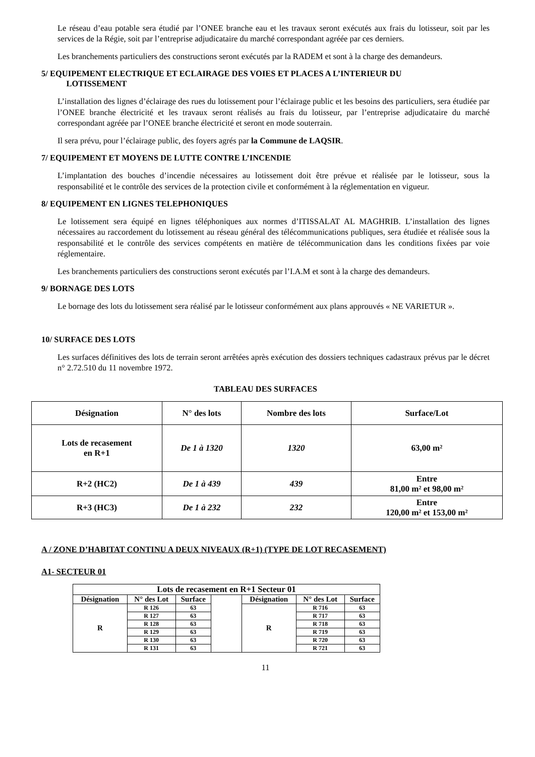Le réseau d’eau potable sera étudié par l’ONEE branche eau et les travaux seront exécutés aux frais du lotisseur, soit par les services de la Régie, soit par l’entreprise adjudicataire du marché correspondant agréée par ces derniers.
Les branchements particuliers des constructions seront exécutés par la RADEM et sont à la charge des demandeurs.
5/ EQUIPEMENT ELECTRIQUE ET ECLAIRAGE DES VOIES ET PLACES A L’INTERIEUR DU
LOTISSEMENT
L’installation des lignes d’éclairage des rues du lotissement pour l’éclairage public et les besoins des particuliers, sera étudiée par l’ONEE branche électricité et les travaux seront réalisés au frais du lotisseur, par l’entreprise adjudicataire du marché correspondant agréée par l’ONEE branche électricité et seront en mode souterrain.
Il sera prévu, pour l’éclairage public, des foyers agrés par la Commune de LAQSIR.
7/ EQUIPEMENT ET MOYENS DE LUTTE CONTRE L’INCENDIE
L’implantation des bouches d’incendie nécessaires au lotissement doit être prévue et réalisée par le lotisseur, sous la responsabilité et le contrôle des services de la protection civile et conformément à la réglementation en vigueur.
8/ EQUIPEMENT EN LIGNES TELEPHONIQUES
Le lotissement sera équipé en lignes téléphoniques aux normes d’ITISSALAT AL MAGHRIB. L’installation des lignes nécessaires au raccordement du lotissement au réseau général des télécommunications publiques, sera étudiée et réalisée sous la responsabilité et le contrôle des services compétents en matière de télécommunication dans les conditions fixées par voie réglementaire.
Les branchements particuliers des constructions seront exécutés par l’I.A.M et sont à la charge des demandeurs.
9/ BORNAGE DES LOTS
Le bornage des lots du lotissement sera réalisé par le lotisseur conformément aux plans approuvés « NE VARIETUR ».
10/ SURFACE DES LOTS
Les surfaces définitives des lots de terrain seront arrêtées après exécution des dossiers techniques cadastraux prévus par le décret n° 2.72.510 du 11 novembre 1972.
TABLEAU DES SURFACES
| Désignation | N° des lots | Nombre des lots | Surface/Lot |
| --- | --- | --- | --- |
| Lots de recasement en R+1 | De 1 à 1320 | 1320 | 63,00 m² |
| R+2 (HC2) | De 1 à 439 | 439 | Entre 81,00 m² et 98,00 m² |
| R+3 (HC3) | De 1 à 232 | 232 | Entre 120,00 m² et 153,00 m² |
A / ZONE D’HABITAT CONTINU A DEUX NIVEAUX (R+1) (TYPE DE LOT RECASEMENT)
A1- SECTEUR 01
| Lots de recasement en R+1 Secteur 01 | | | | | | |
| --- | --- | --- | --- | --- | --- | --- |
| Désignation | N° des Lot | Surface | | Désignation | N° des Lot | Surface |
| R | R 126 | 63 | | R | R 716 | 63 |
| | R 127 | 63 | | | R 717 | 63 |
| | R 128 | 63 | | | R 718 | 63 |
| | R 129 | 63 | | | R 719 | 63 |
| | R 130 | 63 | | | R 720 | 63 |
| | R 131 | 63 | | | R 721 | 63 |
11